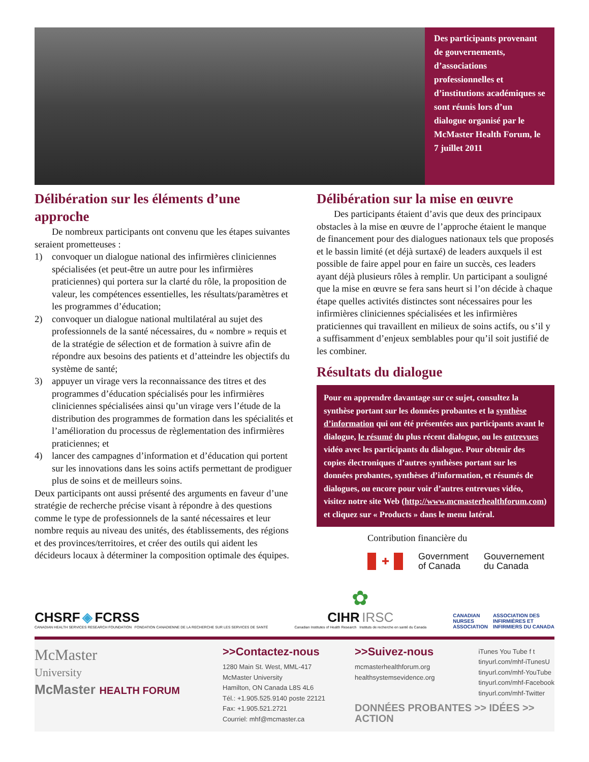Des participants provenant de gouvernements, d’associations professionnelles et d’institutions académiques se sont réunis lors d’un dialogue organisé par le McMaster Health Forum, le 7 juillet 2011
Délibération sur les éléments d’une approche
De nombreux participants ont convenu que les étapes suivantes seraient prometteuses :
1) convoquer un dialogue national des infirmières cliniciennes spécialisées (et peut-être un autre pour les infirmières praticiennes) qui portera sur la clarté du rôle, la proposition de valeur, les compétences essentielles, les résultats/paramètres et les programmes d’éducation;
2) convoquer un dialogue national multilatéral au sujet des professionnels de la santé nécessaires, du « nombre » requis et de la stratégie de sélection et de formation à suivre afin de répondre aux besoins des patients et d’atteindre les objectifs du système de santé;
3) appuyer un virage vers la reconnaissance des titres et des programmes d’éducation spécialisés pour les infirmières cliniciennes spécialisées ainsi qu’un virage vers l’étude de la distribution des programmes de formation dans les spécialités et l’amélioration du processus de règlementation des infirmières praticiennes; et
4) lancer des campagnes d’information et d’éducation qui portent sur les innovations dans les soins actifs permettant de prodiguer plus de soins et de meilleurs soins.
Deux participants ont aussi présenté des arguments en faveur d’une stratégie de recherche précise visant à répondre à des questions comme le type de professionnels de la santé nécessaires et leur nombre requis au niveau des unités, des établissements, des régions et des provinces/territoires, et créer des outils qui aident les décideurs locaux à déterminer la composition optimale des équipes.
Délibération sur la mise en œuvre
Des participants étaient d’avis que deux des principaux obstacles à la mise en œuvre de l’approche étaient le manque de financement pour des dialogues nationaux tels que proposés et le bassin limité (et déjà surtaxé) de leaders auxquels il est possible de faire appel pour en faire un succès, ces leaders ayant déjà plusieurs rôles à remplir. Un participant a souligné que la mise en œuvre se fera sans heurt si l’on décide à chaque étape quelles activités distinctes sont nécessaires pour les infirmières cliniciennes spécialisées et les infirmières praticiennes qui travaillent en milieux de soins actifs, ou s’il y a suffisamment d’enjeux semblables pour qu’il soit justifié de les combiner.
Résultats du dialogue
Pour en apprendre davantage sur ce sujet, consultez la synthèse portant sur les données probantes et la synthèse d’information qui ont été présentées aux participants avant le dialogue, le résumé du plus récent dialogue, ou les entrevues vidéo avec les participants du dialogue. Pour obtenir des copies électroniques d’autres synthèses portant sur les données probantes, synthèses d’information, et résumés de dialogues, ou encore pour voir d’autres entrevues vidéo, visitez notre site Web (http://www.mcmasterhealthforum.com) et cliquez sur « Products » dans le menu latéral.
Contribution financière du
✚
Government
of Canada
Gouvernement
du Canada
CHSRF ◈ FCRSS
CANADIAN HEALTH SERVICES RESEARCH FOUNDATION FONDATION CANADIENNE DE LA RECHERCHE SUR LES SERVICES DE SANTÉ
✿
CIHR IRSC
Canadian Institutes of Health Research Instituts de recherche en santé du Canada
CANADIAN
NURSES
ASSOCIATION
ASSOCIATION DES
INFIRMIÈRES ET
INFIRMIERS DU CANADA
McMaster
University
McMaster HEALTH FORUM
>>Contactez-nous
1280 Main St. West, MML-417
McMaster University
Hamilton, ON Canada L8S 4L6
Tél.: +1.905.525.9140 poste 22121
Fax: +1.905.521.2721
Courriel: mhf@mcmaster.ca
>>Suivez-nous
mcmasterhealthforum.org
healthsystemsevidence.org
iTunes You Tube f t
tinyurl.com/mhf-iTunesU
tinyurl.com/mhf-YouTube
tinyurl.com/mhf-Facebook
tinyurl.com/mhf-Twitter
DONNÉES PROBANTES >> IDÉES >> ACTION